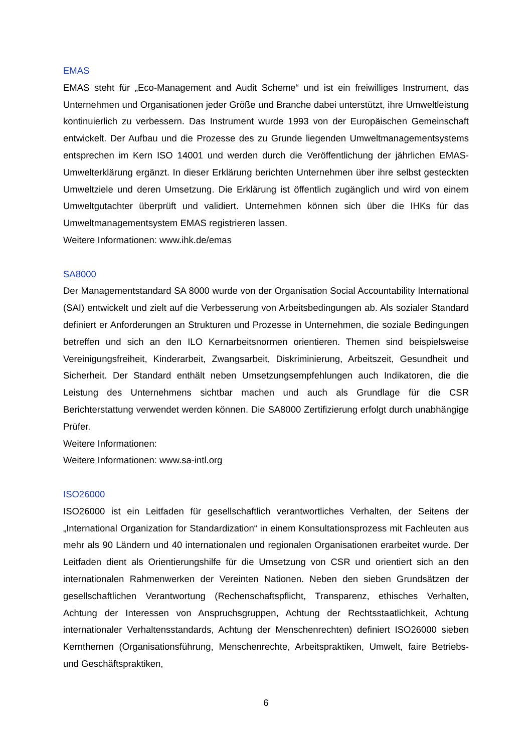EMAS
EMAS steht für „Eco-Management and Audit Scheme“ und ist ein freiwilliges Instrument, das Unternehmen und Organisationen jeder Größe und Branche dabei unterstützt, ihre Umweltleistung kontinuierlich zu verbessern. Das Instrument wurde 1993 von der Europäischen Gemeinschaft entwickelt. Der Aufbau und die Prozesse des zu Grunde liegenden Umweltmanagementsystems entsprechen im Kern ISO 14001 und werden durch die Veröffentlichung der jährlichen EMAS-Umwelterklärung ergänzt. In dieser Erklärung berichten Unternehmen über ihre selbst gesteckten Umweltziele und deren Umsetzung. Die Erklärung ist öffentlich zugänglich und wird von einem Umweltgutachter überprüft und validiert. Unternehmen können sich über die IHKs für das Umweltmanagementsystem EMAS registrieren lassen.
Weitere Informationen: www.ihk.de/emas
SA8000
Der Managementstandard SA 8000 wurde von der Organisation Social Accountability International (SAI) entwickelt und zielt auf die Verbesserung von Arbeitsbedingungen ab. Als sozialer Standard definiert er Anforderungen an Strukturen und Prozesse in Unternehmen, die soziale Bedingungen betreffen und sich an den ILO Kernarbeitsnormen orientieren. Themen sind beispielsweise Vereinigungsfreiheit, Kinderarbeit, Zwangsarbeit, Diskriminierung, Arbeitszeit, Gesundheit und Sicherheit. Der Standard enthält neben Umsetzungsempfehlungen auch Indikatoren, die die Leistung des Unternehmens sichtbar machen und auch als Grundlage für die CSR Berichterstattung verwendet werden können. Die SA8000 Zertifizierung erfolgt durch unabhängige Prüfer.
Weitere Informationen:
Weitere Informationen: www.sa-intl.org
ISO26000
ISO26000 ist ein Leitfaden für gesellschaftlich verantwortliches Verhalten, der Seitens der „International Organization for Standardization“ in einem Konsultationsprozess mit Fachleuten aus mehr als 90 Ländern und 40 internationalen und regionalen Organisationen erarbeitet wurde. Der Leitfaden dient als Orientierungshilfe für die Umsetzung von CSR und orientiert sich an den internationalen Rahmenwerken der Vereinten Nationen. Neben den sieben Grundsätzen der gesellschaftlichen Verantwortung (Rechenschaftspflicht, Transparenz, ethisches Verhalten, Achtung der Interessen von Anspruchsgruppen, Achtung der Rechtsstaatlichkeit, Achtung internationaler Verhaltensstandards, Achtung der Menschenrechten) definiert ISO26000 sieben Kernthemen (Organisationsführung, Menschenrechte, Arbeitspraktiken, Umwelt, faire Betriebs- und Geschäftspraktiken,
6